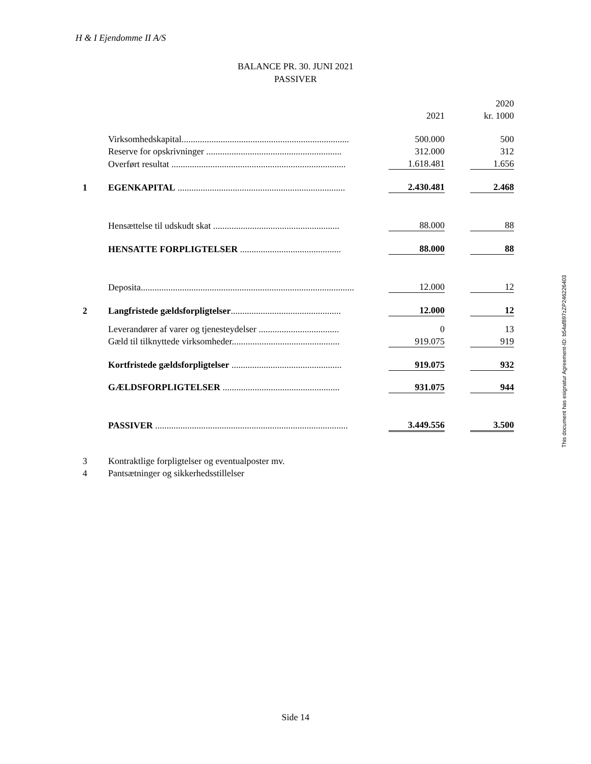H & I Ejendomme II A/S
BALANCE PR. 30. JUNI 2021
PASSIVER
| | | | | | 2020 |
| | | | 2021 | | kr. 1000 |
| | Virksomhedskapital......................................................................... | | 500.000 | | 500 |
| | Reserve for opskrivninger ........................................................... | | 312.000 | | 312 |
| | Overført resultat ............................................................................ | | 1.618.481 | | 1.656 |
| 1 | EGENKAPITAL ......................................................................... | | 2.430.481 | | 2.468 |
| | Hensættelse til udskudt skat ....................................................... | | 88.000 | | 88 |
| | HENSATTE FORPLIGTELSER ............................................ | | 88.000 | | 88 |
| | Deposita............................................................................................. | | 12.000 | | 12 |
| 2 | Langfristede gældsforpligtelser ................................................ | | 12.000 | | 12 |
| | Leverandører af varer og tjenesteydelser ................................... | | 0 | | 13 |
| | Gæld til tilknyttede virksomheder............................................... | | 919.075 | | 919 |
| | Kortfristede gældsforpligtelser ................................................ | | 919.075 | | 932 |
| | GÆLDSFORPLIGTELSER ................................................... | | 931.075 | | 944 |
| | PASSIVER .................................................................................... | | 3.449.556 | | 3.500 |
| 3 | Kontraktlige forpligtelser og eventualposter mv. | | | | |
| 4 | Pantsætninger og sikkerhedsstillelser | | | | |
This document has esignatur Agreement-ID: b54af897zZP246226403
Side 14